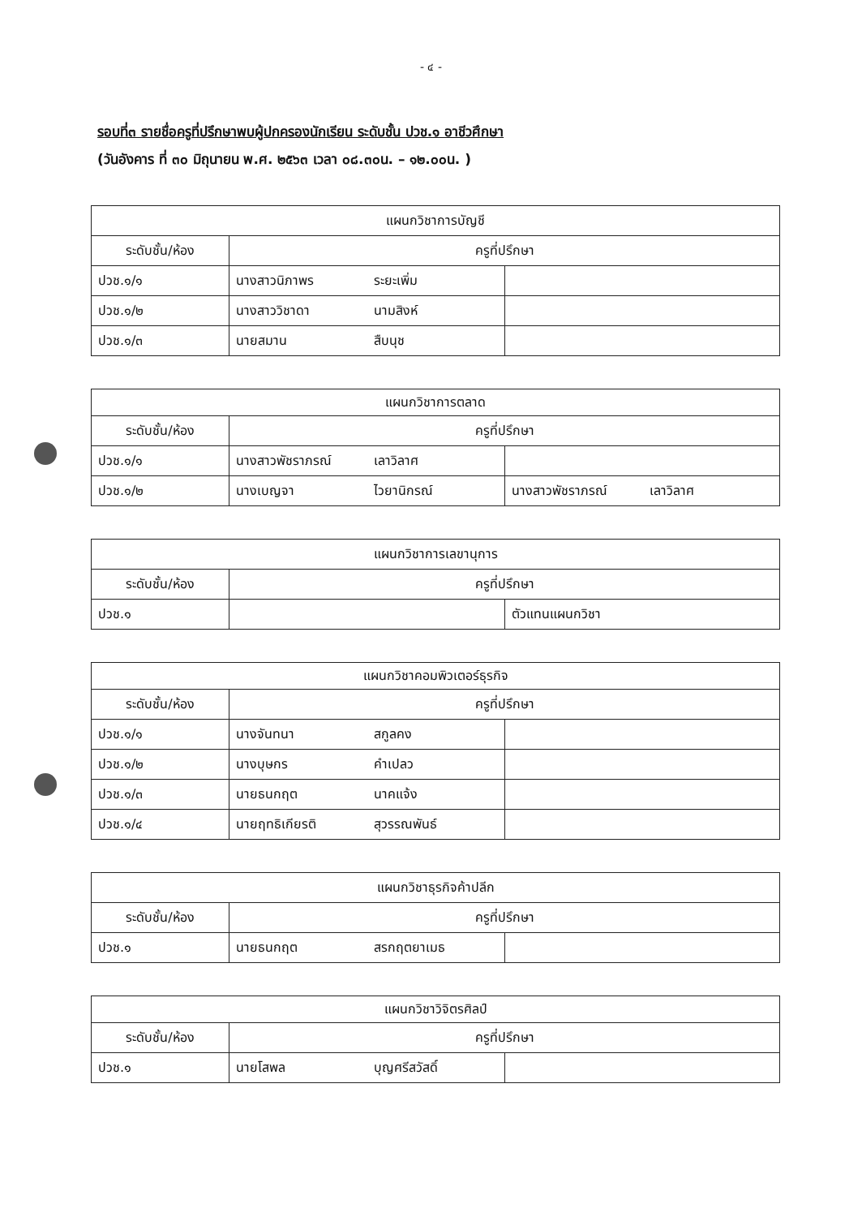- ๔ -
รอบที่๓ รายชื่อครูที่ปรึกษาพบผู้ปกครองนักเรียน ระดับชั้น ปวช.๑ อาชีวศึกษา
(วันอังคาร ที่ ๓๐ มิถุนายน พ.ศ. ๒๕๖๓ เวลา ๐๘.๓๐น. – ๑๒.๐๐น. )
| แผนกวิชาการบัญชี | | |
| ระดับชั้น/ห้อง | ครูที่ปรึกษา | |
| ปวช.๑/๑ | นางสาวนิภาพร ระยะเพิ่ม | |
| ปวช.๑/๒ | นางสาววิชาดา นามสิงห์ | |
| ปวช.๑/๓ | นายสมาน สืบนุช | |
| แผนกวิชาการตลาด | | |
| ระดับชั้น/ห้อง | ครูที่ปรึกษา | |
| ปวช.๑/๑ | นางสาวพัชราภรณ์ เลาวิลาศ | |
| ปวช.๑/๒ | นางเบญจา ไวยานิกรณ์ | นางสาวพัชราภรณ์ เลาวิลาศ |
| แผนกวิชาการเลขานุการ | | |
| ระดับชั้น/ห้อง | ครูที่ปรึกษา | |
| ปวช.๑ | | ตัวแทนแผนกวิชา |
| แผนกวิชาคอมพิวเตอร์ธุรกิจ | | |
| ระดับชั้น/ห้อง | ครูที่ปรึกษา | |
| ปวช.๑/๑ | นางจันทนา สกูลคง | |
| ปวช.๑/๒ | นางบุษกร คำเปลว | |
| ปวช.๑/๓ | นายธนกฤต นาคแจ้ง | |
| ปวช.๑/๔ | นายฤทธิเกียรติ สุวรรณพันธ์ | |
| แผนกวิชาธุรกิจค้าปลีก | | |
| ระดับชั้น/ห้อง | ครูที่ปรึกษา | |
| ปวช.๑ | นายธนกฤต สรกฤตยาเมธ | |
| แผนกวิชาวิจิตรศิลป์ | | |
| ระดับชั้น/ห้อง | ครูที่ปรึกษา | |
| ปวช.๑ | นายโสพล บุญศรีสวัสดิ์ | |